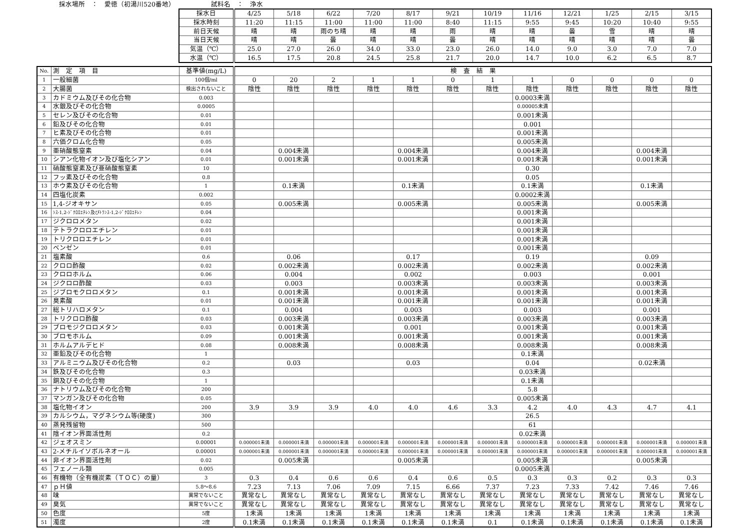採水場所　：　愛徳（初湯川520番地）　　　　　　試料名　：　浄水
| 採水日 | 4/25 | 5/18 | 6/22 | 7/20 | 8/17 | 9/21 | 10/19 | 11/16 | 12/21 | 1/25 | 2/15 | 3/15 |
| 採水時刻 | 11:20 | 11:15 | 11:00 | 11:00 | 11:00 | 8:40 | 11:15 | 9:55 | 9:45 | 10:20 | 10:40 | 9:55 |
| 前日天候 | 晴 | 晴 | 雨のち晴 | 晴 | 晴 | 雨 | 晴 | 晴 | 曇 | 雪 | 晴 | 晴 |
| 当日天候 | 晴 | 晴 | 曇 | 晴 | 晴 | 曇 | 晴 | 晴 | 晴 | 晴 | 晴 | 曇 |
| 気温（℃） | 25.0 | 27.0 | 26.0 | 34.0 | 33.0 | 23.0 | 26.0 | 14.0 | 9.0 | 3.0 | 7.0 | 7.0 |
| 水温（℃） | 16.5 | 17.5 | 20.8 | 24.5 | 25.8 | 21.7 | 20.0 | 14.7 | 10.0 | 6.2 | 6.5 | 8.7 |
| No. | 測 定 項 目 | 基準値(mg/L) | 検 査 結 果 | | | | | | | | | | | |
| --- | --- | --- | --- | --- | --- | --- | --- | --- | --- | --- | --- | --- | --- | --- |
| 1 | 一般細菌 | 100個/ml | 0 | 20 | 2 | 1 | 1 | 0 | 1 | 1 | 0 | 0 | 0 | 0 |
| 2 | 大腸菌 | 検出されないこと | 陰性 | 陰性 | 陰性 | 陰性 | 陰性 | 陰性 | 陰性 | 陰性 | 陰性 | 陰性 | 陰性 | 陰性 |
| 3 | カドミウム及びその化合物 | 0.003 | | | | | | | | 0.0003未満 | | | | |
| 4 | 水銀及びその化合物 | 0.0005 | | | | | | | | 0.00005未満 | | | | |
| 5 | セレン及びその化合物 | 0.01 | | | | | | | | 0.001未満 | | | | |
| 6 | 鉛及びその化合物 | 0.01 | | | | | | | | 0.001 | | | | |
| 7 | ヒ素及びその化合物 | 0.01 | | | | | | | | 0.001未満 | | | | |
| 8 | 六価クロム化合物 | 0.05 | | | | | | | | 0.005未満 | | | | |
| 9 | 亜硝酸態窒素 | 0.04 | | 0.004未満 | | | 0.004未満 | | | 0.004未満 | | | 0.004未満 | |
| 10 | シアン化物イオン及び塩化シアン | 0.01 | | 0.001未満 | | | 0.001未満 | | | 0.001未満 | | | 0.001未満 | |
| 11 | 硝酸態窒素及び亜硝酸態窒素 | 10 | | | | | | | | 0.30 | | | | |
| 12 | フッ素及びその化合物 | 0.8 | | | | | | | | 0.05 | | | | |
| 13 | ホウ素及びその化合物 | 1 | | 0.1未満 | | | 0.1未満 | | | 0.1未満 | | | 0.1未満 | |
| 14 | 四塩化炭素 | 0.002 | | | | | | | | 0.0002未満 | | | | |
| 15 | 1,4-ジオキサン | 0.05 | | 0.005未満 | | | 0.005未満 | | | 0.005未満 | | | 0.005未満 | |
| 16 | ｼｽ-1,2-ｼﾞｸﾛﾛｴﾁﾚﾝ及びﾄﾗﾝｽ-1,2-ｼﾞｸﾛﾛｴﾁﾚﾝ | 0.04 | | | | | | | | 0.001未満 | | | | |
| 17 | ジクロロメタン | 0.02 | | | | | | | | 0.001未満 | | | | |
| 18 | テトラクロロエチレン | 0.01 | | | | | | | | 0.001未満 | | | | |
| 19 | トリクロロエチレン | 0.01 | | | | | | | | 0.001未満 | | | | |
| 20 | ベンゼン | 0.01 | | | | | | | | 0.001未満 | | | | |
| 21 | 塩素酸 | 0.6 | | 0.06 | | | 0.17 | | | 0.19 | | | 0.09 | |
| 22 | クロロ酢酸 | 0.02 | | 0.002未満 | | | 0.002未満 | | | 0.002未満 | | | 0.002未満 | |
| 23 | クロロホルム | 0.06 | | 0.004 | | | 0.002 | | | 0.003 | | | 0.001 | |
| 24 | ジクロロ酢酸 | 0.03 | | 0.003 | | | 0.003未満 | | | 0.003未満 | | | 0.003未満 | |
| 25 | ジブロモクロロメタン | 0.1 | | 0.001未満 | | | 0.001未満 | | | 0.001未満 | | | 0.001未満 | |
| 26 | 臭素酸 | 0.01 | | 0.001未満 | | | 0.001未満 | | | 0.001未満 | | | 0.001未満 | |
| 27 | 総トリハロメタン | 0.1 | | 0.004 | | | 0.003 | | | 0.003 | | | 0.001 | |
| 28 | トリクロロ酢酸 | 0.03 | | 0.003未満 | | | 0.003未満 | | | 0.003未満 | | | 0.003未満 | |
| 29 | ブロモジクロロメタン | 0.03 | | 0.001未満 | | | 0.001 | | | 0.001未満 | | | 0.001未満 | |
| 30 | ブロモホルム | 0.09 | | 0.001未満 | | | 0.001未満 | | | 0.001未満 | | | 0.001未満 | |
| 31 | ホルムアルデヒド | 0.08 | | 0.008未満 | | | 0.008未満 | | | 0.008未満 | | | 0.008未満 | |
| 32 | 亜鉛及びその化合物 | 1 | | | | | | | | 0.1未満 | | | | |
| 33 | アルミニウム及びその化合物 | 0.2 | | 0.03 | | | 0.03 | | | 0.04 | | | 0.02未満 | |
| 34 | 鉄及びその化合物 | 0.3 | | | | | | | | 0.03未満 | | | | |
| 35 | 銅及びその化合物 | 1 | | | | | | | | 0.1未満 | | | | |
| 36 | ナトリウム及びその化合物 | 200 | | | | | | | | 5.8 | | | | |
| 37 | マンガン及びその化合物 | 0.05 | | | | | | | | 0.005未満 | | | | |
| 38 | 塩化物イオン | 200 | 3.9 | 3.9 | 3.9 | 4.0 | 4.0 | 4.6 | 3.3 | 4.2 | 4.0 | 4.3 | 4.7 | 4.1 |
| 39 | カルシウム，マグネシウム等(硬度) | 300 | | | | | | | | 26.5 | | | | |
| 40 | 蒸発残留物 | 500 | | | | | | | | 61 | | | | |
| 41 | 陰イオン界面活性剤 | 0.2 | | | | | | | | 0.02未満 | | | | |
| 42 | ジェオスミン | 0.00001 | 0.000001未満 | 0.000001未満 | 0.000001未満 | 0.000001未満 | 0.000001未満 | 0.000001未満 | 0.000001未満 | 0.000001未満 | 0.000001未満 | 0.000001未満 | 0.000001未満 | 0.000001未満 |
| 43 | 2-メチルイソボルネオール | 0.00001 | 0.000001未満 | 0.000001未満 | 0.000001未満 | 0.000001未満 | 0.000001未満 | 0.000001未満 | 0.000001未満 | 0.000001未満 | 0.000001未満 | 0.000001未満 | 0.000001未満 | 0.000001未満 |
| 44 | 非イオン界面活性剤 | 0.02 | | 0.005未満 | | | 0.005未満 | | | 0.005未満 | | | 0.005未満 | |
| 45 | フェノール類 | 0.005 | | | | | | | | 0.0005未満 | | | | |
| 46 | 有機物（全有機炭素（ＴＯＣ）の量） | 3 | 0.3 | 0.4 | 0.6 | 0.6 | 0.4 | 0.6 | 0.5 | 0.3 | 0.3 | 0.2 | 0.3 | 0.3 |
| 47 | ｐＨ値 | 5.8～8.6 | 7.23 | 7.13 | 7.06 | 7.09 | 7.15 | 6.66 | 7.37 | 7.23 | 7.33 | 7.42 | 7.46 | 7.46 |
| 48 | 味 | 異常でないこと | 異常なし | 異常なし | 異常なし | 異常なし | 異常なし | 異常なし | 異常なし | 異常なし | 異常なし | 異常なし | 異常なし | 異常なし |
| 49 | 臭気 | 異常でないこと | 異常なし | 異常なし | 異常なし | 異常なし | 異常なし | 異常なし | 異常なし | 異常なし | 異常なし | 異常なし | 異常なし | 異常なし |
| 50 | 色度 | 5度 | 1未満 | 1未満 | 1未満 | 1未満 | 1未満 | 1未満 | 1未満 | 1未満 | 1未満 | 1未満 | 1未満 | 1未満 |
| 51 | 濁度 | 2度 | 0.1未満 | 0.1未満 | 0.1未満 | 0.1未満 | 0.1未満 | 0.1未満 | 0.1 | 0.1未満 | 0.1未満 | 0.1未満 | 0.1未満 | 0.1未満 |